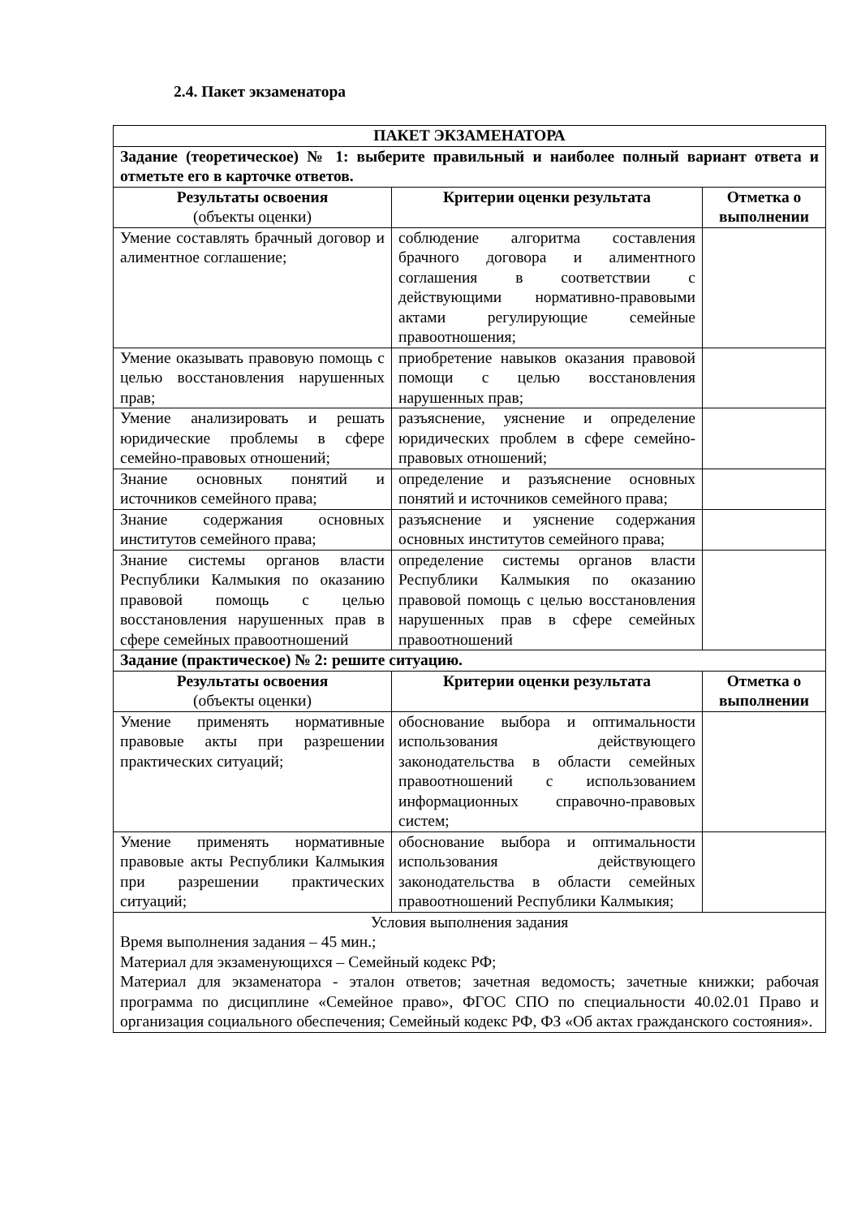2.4. Пакет экзаменатора
| ПАКЕТ ЭКЗАМЕНАТОРА | | |
| Задание (теоретическое) № 1: выберите правильный и наиболее полный вариант ответа и отметьте его в карточке ответов. | | |
| Результаты освоения (объекты оценки) | Критерии оценки результата | Отметка о выполнении |
| Умение составлять брачный договор и алиментное соглашение; | соблюдение алгоритма составления брачного договора и алиментного соглашения в соответствии с действующими нормативно-правовыми актами регулирующие семейные правоотношения; | |
| Умение оказывать правовую помощь с целью восстановления нарушенных прав; | приобретение навыков оказания правовой помощи с целью восстановления нарушенных прав; | |
| Умение анализировать и решать юридические проблемы в сфере семейно-правовых отношений; | разъяснение, уяснение и определение юридических проблем в сфере семейно-правовых отношений; | |
| Знание основных понятий и источников семейного права; | определение и разъяснение основных понятий и источников семейного права; | |
| Знание содержания основных институтов семейного права; | разъяснение и уяснение содержания основных институтов семейного права; | |
| Знание системы органов власти Республики Калмыкия по оказанию правовой помощь с целью восстановления нарушенных прав в сфере семейных правоотношений | определение системы органов власти Республики Калмыкия по оказанию правовой помощь с целью восстановления нарушенных прав в сфере семейных правоотношений | |
| Задание (практическое) № 2: решите ситуацию. | | |
| Результаты освоения (объекты оценки) | Критерии оценки результата | Отметка о выполнении |
| Умение применять нормативные правовые акты при разрешении практических ситуаций; | обоснование выбора и оптимальности использования действующего законодательства в области семейных правоотношений с использованием информационных справочно-правовых систем; | |
| Умение применять нормативные правовые акты Республики Калмыкия при разрешении практических ситуаций; | обоснование выбора и оптимальности использования действующего законодательства в области семейных правоотношений Республики Калмыкия; | |
| Условия выполнения задания Время выполнения задания – 45 мин.; Материал для экзаменующихся – Семейный кодекс РФ; Материал для экзаменатора - эталон ответов; зачетная ведомость; зачетные книжки; рабочая программа по дисциплине «Семейное право», ФГОС СПО по специальности 40.02.01 Право и организация социального обеспечения; Семейный кодекс РФ, ФЗ «Об актах гражданского состояния». | | |